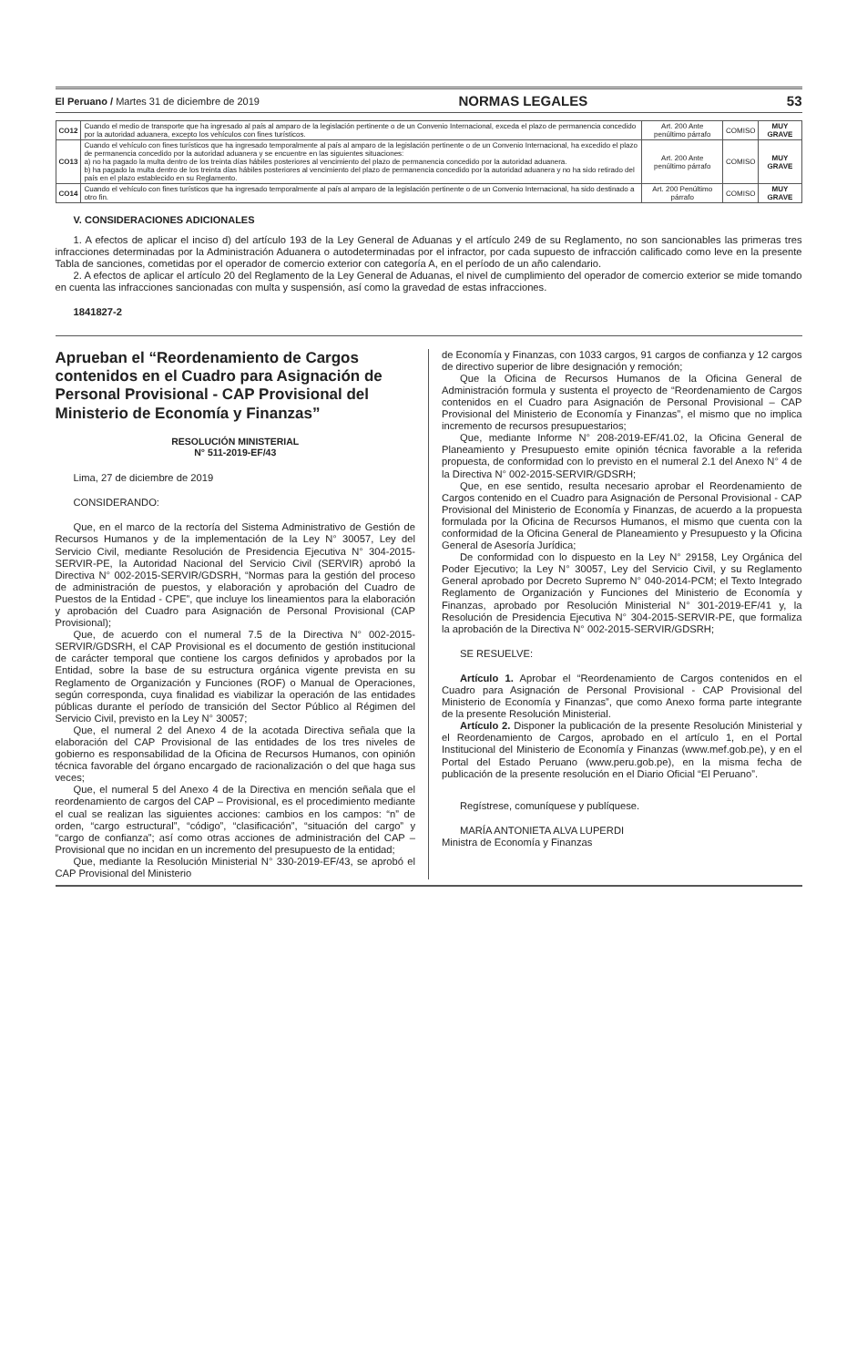El Peruano / Martes 31 de diciembre de 2019 NORMAS LEGALES 53
| CO12 | Cuando el medio de transporte que ha ingresado al país al amparo de la legislación pertinente o de un Convenio Internacional, exceda el plazo de permanencia concedido por la autoridad aduanera, excepto los vehículos con fines turísticos. | Art. 200 Ante penúltimo párrafo | COMISO | MUY GRAVE |
| CO13 | Cuando el vehículo con fines turísticos que ha ingresado temporalmente al país al amparo de la legislación pertinente o de un Convenio Internacional, ha excedido el plazo de permanencia concedido por la autoridad aduanera y se encuentre en las siguientes situaciones: a) no ha pagado la multa dentro de los treinta días hábiles posteriores al vencimiento del plazo de permanencia concedido por la autoridad aduanera. b) ha pagado la multa dentro de los treinta días hábiles posteriores al vencimiento del plazo de permanencia concedido por la autoridad aduanera y no ha sido retirado del país en el plazo establecido en su Reglamento. | Art. 200 Ante penúltimo párrafo | COMISO | MUY GRAVE |
| CO14 | Cuando el vehículo con fines turísticos que ha ingresado temporalmente al país al amparo de la legislación pertinente o de un Convenio Internacional, ha sido destinado a otro fin. | Art. 200 Penúltimo párrafo | COMISO | MUY GRAVE |
V. CONSIDERACIONES ADICIONALES
1. A efectos de aplicar el inciso d) del artículo 193 de la Ley General de Aduanas y el artículo 249 de su Reglamento, no son sancionables las primeras tres infracciones determinadas por la Administración Aduanera o autodeterminadas por el infractor, por cada supuesto de infracción calificado como leve en la presente Tabla de sanciones, cometidas por el operador de comercio exterior con categoría A, en el período de un año calendario.
2. A efectos de aplicar el artículo 20 del Reglamento de la Ley General de Aduanas, el nivel de cumplimiento del operador de comercio exterior se mide tomando en cuenta las infracciones sancionadas con multa y suspensión, así como la gravedad de estas infracciones.
1841827-2
Aprueban el “Reordenamiento de Cargos contenidos en el Cuadro para Asignación de Personal Provisional - CAP Provisional del Ministerio de Economía y Finanzas”
RESOLUCIÓN MINISTERIAL
N° 511-2019-EF/43
Lima, 27 de diciembre de 2019
CONSIDERANDO:
Que, en el marco de la rectoría del Sistema Administrativo de Gestión de Recursos Humanos y de la implementación de la Ley N° 30057, Ley del Servicio Civil, mediante Resolución de Presidencia Ejecutiva N° 304-2015-SERVIR-PE, la Autoridad Nacional del Servicio Civil (SERVIR) aprobó la Directiva N° 002-2015-SERVIR/GDSRH, “Normas para la gestión del proceso de administración de puestos, y elaboración y aprobación del Cuadro de Puestos de la Entidad - CPE”, que incluye los lineamientos para la elaboración y aprobación del Cuadro para Asignación de Personal Provisional (CAP Provisional);
Que, de acuerdo con el numeral 7.5 de la Directiva N° 002-2015-SERVIR/GDSRH, el CAP Provisional es el documento de gestión institucional de carácter temporal que contiene los cargos definidos y aprobados por la Entidad, sobre la base de su estructura orgánica vigente prevista en su Reglamento de Organización y Funciones (ROF) o Manual de Operaciones, según corresponda, cuya finalidad es viabilizar la operación de las entidades públicas durante el período de transición del Sector Público al Régimen del Servicio Civil, previsto en la Ley N° 30057;
Que, el numeral 2 del Anexo 4 de la acotada Directiva señala que la elaboración del CAP Provisional de las entidades de los tres niveles de gobierno es responsabilidad de la Oficina de Recursos Humanos, con opinión técnica favorable del órgano encargado de racionalización o del que haga sus veces;
Que, el numeral 5 del Anexo 4 de la Directiva en mención señala que el reordenamiento de cargos del CAP – Provisional, es el procedimiento mediante el cual se realizan las siguientes acciones: cambios en los campos: “n” de orden, “cargo estructural”, “código”, “clasificación”, “situación del cargo” y “cargo de confianza”; así como otras acciones de administración del CAP – Provisional que no incidan en un incremento del presupuesto de la entidad;
Que, mediante la Resolución Ministerial N° 330-2019-EF/43, se aprobó el CAP Provisional del Ministerio
de Economía y Finanzas, con 1033 cargos, 91 cargos de confianza y 12 cargos de directivo superior de libre designación y remoción;
Que la Oficina de Recursos Humanos de la Oficina General de Administración formula y sustenta el proyecto de “Reordenamiento de Cargos contenidos en el Cuadro para Asignación de Personal Provisional – CAP Provisional del Ministerio de Economía y Finanzas”, el mismo que no implica incremento de recursos presupuestarios;
Que, mediante Informe N° 208-2019-EF/41.02, la Oficina General de Planeamiento y Presupuesto emite opinión técnica favorable a la referida propuesta, de conformidad con lo previsto en el numeral 2.1 del Anexo N° 4 de la Directiva N° 002-2015-SERVIR/GDSRH;
Que, en ese sentido, resulta necesario aprobar el Reordenamiento de Cargos contenido en el Cuadro para Asignación de Personal Provisional - CAP Provisional del Ministerio de Economía y Finanzas, de acuerdo a la propuesta formulada por la Oficina de Recursos Humanos, el mismo que cuenta con la conformidad de la Oficina General de Planeamiento y Presupuesto y la Oficina General de Asesoría Jurídica;
De conformidad con lo dispuesto en la Ley N° 29158, Ley Orgánica del Poder Ejecutivo; la Ley N° 30057, Ley del Servicio Civil, y su Reglamento General aprobado por Decreto Supremo N° 040-2014-PCM; el Texto Integrado Reglamento de Organización y Funciones del Ministerio de Economía y Finanzas, aprobado por Resolución Ministerial N° 301-2019-EF/41 y, la Resolución de Presidencia Ejecutiva N° 304-2015-SERVIR-PE, que formaliza la aprobación de la Directiva N° 002-2015-SERVIR/GDSRH;
SE RESUELVE:
Artículo 1. Aprobar el “Reordenamiento de Cargos contenidos en el Cuadro para Asignación de Personal Provisional - CAP Provisional del Ministerio de Economía y Finanzas”, que como Anexo forma parte integrante de la presente Resolución Ministerial.
Artículo 2. Disponer la publicación de la presente Resolución Ministerial y el Reordenamiento de Cargos, aprobado en el artículo 1, en el Portal Institucional del Ministerio de Economía y Finanzas (www.mef.gob.pe), y en el Portal del Estado Peruano (www.peru.gob.pe), en la misma fecha de publicación de la presente resolución en el Diario Oficial “El Peruano”.
Regístrese, comuníquese y publíquese.
MARÍA ANTONIETA ALVA LUPERDI
Ministra de Economía y Finanzas